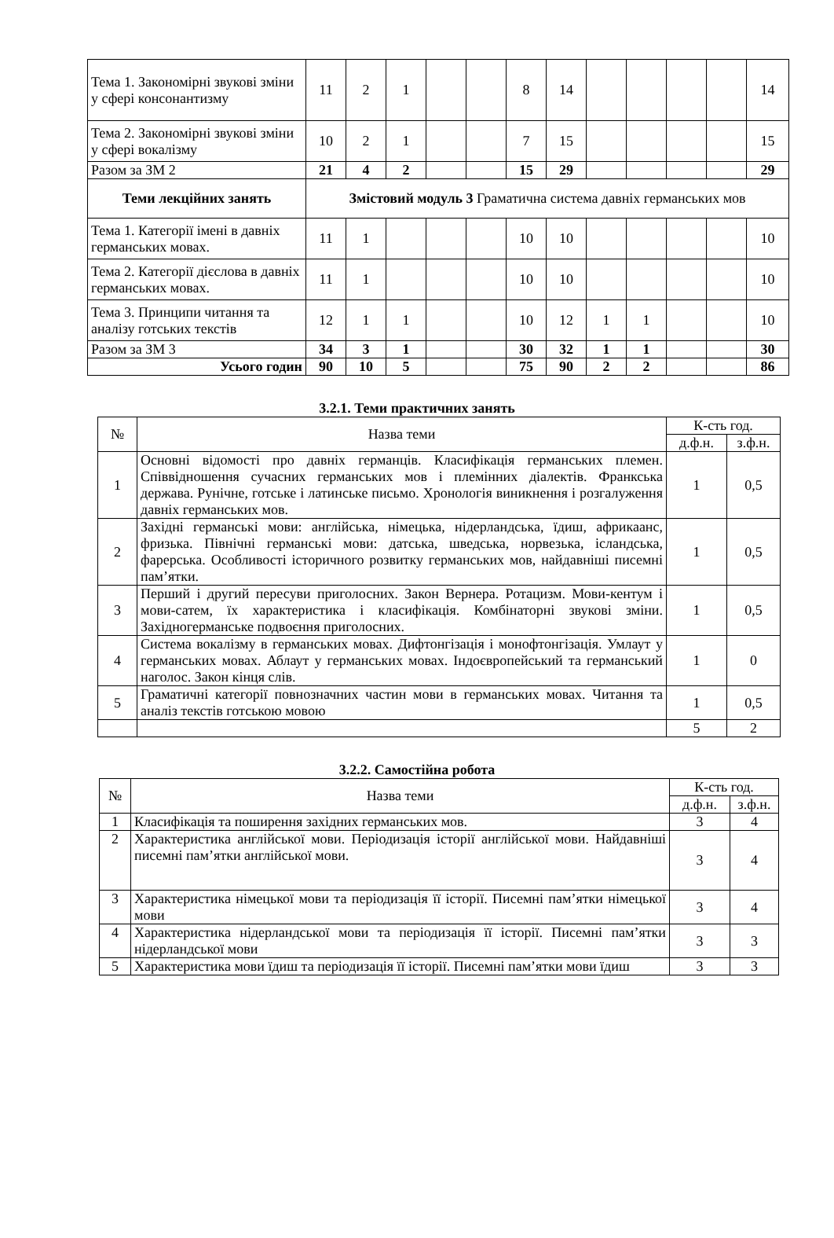| Тема 1. Закономірні звукові зміни у сфері консонантизму | 11 | 2 | 1 | | | 8 | 14 | | | | | 14 |
| Тема 2. Закономірні звукові зміни у сфері вокалізму | 10 | 2 | 1 | | | 7 | 15 | | | | | 15 |
| Разом за ЗМ 2 | 21 | 4 | 2 | | | 15 | 29 | | | | | 29 |
| Теми лекційних занять | Змістовий модуль 3 Граматична система давніх германських мов | | | | | | | | | | | |
| Тема 1. Категорії імені в давніх германських мовах. | 11 | 1 | | | | 10 | 10 | | | | | 10 |
| Тема 2. Категорії дієслова в давніх германських мовах. | 11 | 1 | | | | 10 | 10 | | | | | 10 |
| Тема 3. Принципи читання та аналізу готських текстів | 12 | 1 | 1 | | | 10 | 12 | 1 | 1 | | | 10 |
| Разом за ЗМ 3 | 34 | 3 | 1 | | | 30 | 32 | 1 | 1 | | | 30 |
| Усього годин | 90 | 10 | 5 | | | 75 | 90 | 2 | 2 | | | 86 |
3.2.1. Теми практичних занять
| № | Назва теми | К-сть год. | |
| --- | --- | --- | --- |
| | | д.ф.н. | з.ф.н. |
| 1 | Основні відомості про давніх германців. Класифікація германських племен. Співвідношення сучасних германських мов і племінних діалектів. Франкська держава. Рунічне, готське і латинське письмо. Хронологія виникнення і розгалуження давніх германських мов. | 1 | 0,5 |
| 2 | Західні германські мови: англійська, німецька, нідерландська, їдиш, африкаанс, фризька. Північні германські мови: датська, шведська, норвезька, ісландська, фарерська. Особливості історичного розвитку германських мов, найдавніші писемні пам’ятки. | 1 | 0,5 |
| 3 | Перший і другий пересуви приголосних. Закон Вернера. Ротацизм. Мови-кентум і мови-сатем, їх характеристика і класифікація. Комбінаторні звукові зміни. Західногерманське подвоєння приголосних. | 1 | 0,5 |
| 4 | Система вокалізму в германських мовах. Дифтонгізація і монофтонгізація. Умлаут у германських мовах. Аблаут у германських мовах. Індоєвропейський та германський наголос. Закон кінця слів. | 1 | 0 |
| 5 | Граматичні категорії повнозначних частин мови в германських мовах. Читання та аналіз текстів готською мовою | 1 | 0,5 |
| | | 5 | 2 |
3.2.2. Самостійна робота
| № | Назва теми | К-сть год. | |
| --- | --- | --- | --- |
| | | д.ф.н. | з.ф.н. |
| 1 | Класифікація та поширення західних германських мов. | 3 | 4 |
| 2 | Характеристика англійської мови. Періодизація історії англійської мови. Найдавніші писемні пам’ятки англійської мови. | 3 | 4 |
| 3 | Характеристика німецької мови та періодизація її історії. Писемні пам’ятки німецької мови | 3 | 4 |
| 4 | Характеристика нідерландської мови та періодизація її історії. Писемні пам’ятки нідерландської мови | 3 | 3 |
| 5 | Характеристика мови їдиш та періодизація її історії. Писемні пам’ятки мови їдиш | 3 | 3 |